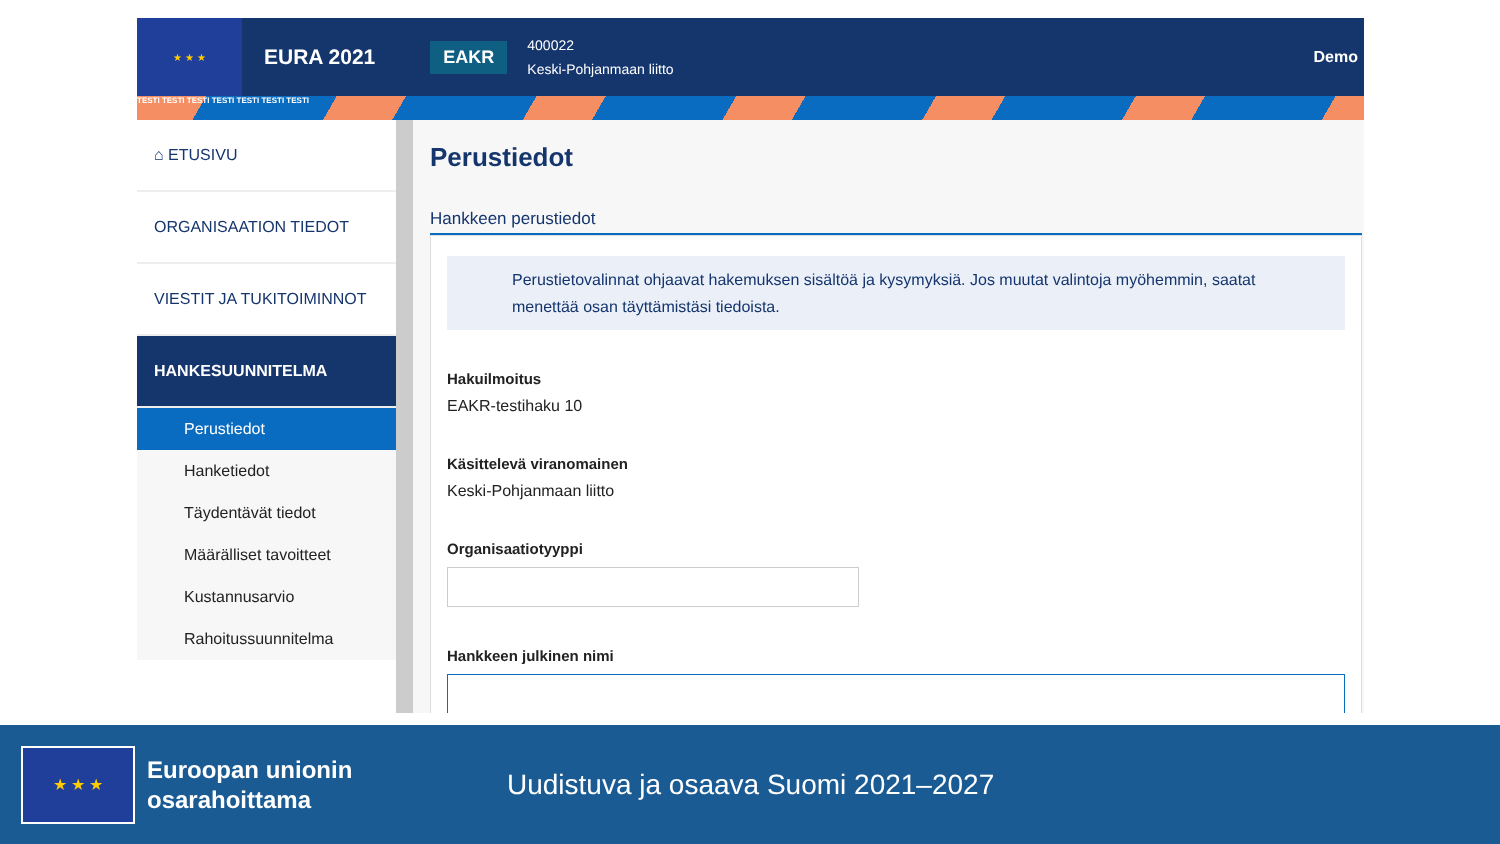★ ★ ★
EURA 2021
EAKR
400022
Keski-Pohjanmaan liitto
Demo
TESTI TESTI TESTI TESTI TESTI TESTI TESTI
⌂ ETUSIVU
ORGANISAATION TIEDOT
VIESTIT JA TUKITOIMINNOT
HANKESUUNNITELMA
Perustiedot
Hanketiedot
Täydentävät tiedot
Määrälliset tavoitteet
Kustannusarvio
Rahoitussuunnitelma
Perustiedot
Hankkeen perustiedot
Perustietovalinnat ohjaavat hakemuksen sisältöä ja kysymyksiä. Jos muutat valintoja myöhemmin, saatat menettää osan täyttämistäsi tiedoista.
Hakuilmoitus
EAKR-testihaku 10
Käsittelevä viranomainen
Keski-Pohjanmaan liitto
Organisaatiotyyppi
Hankkeen julkinen nimi
★ ★ ★
Euroopan unionin osarahoittama
Uudistuva ja osaava Suomi 2021–2027